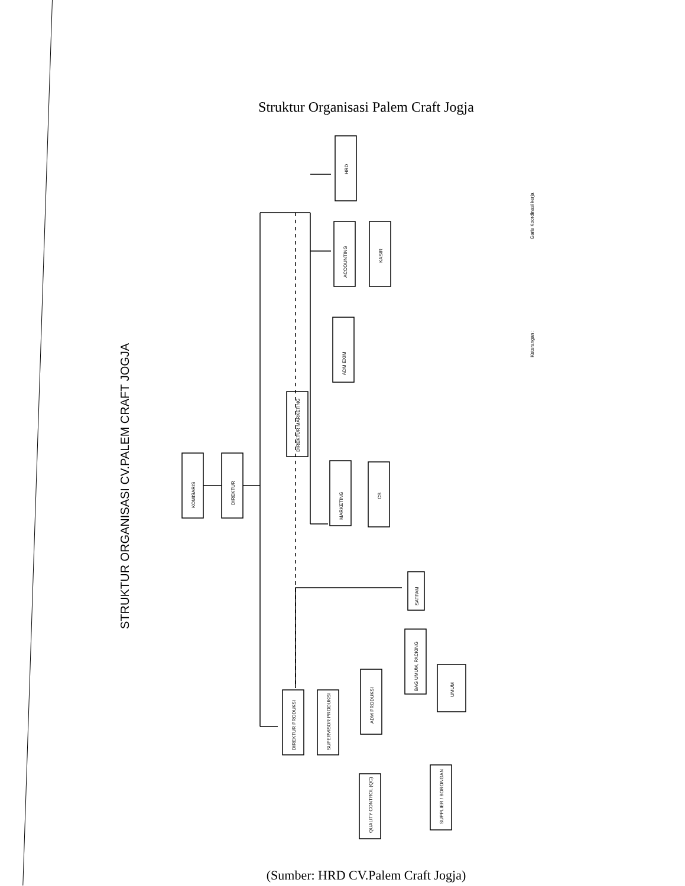Struktur Organisasi Palem Craft Jogja
STRUKTUR ORGANISASI CV.PALEM CRAFT JOGJA
KOMISARIS
DIREKTUR
DIREKTUR MARKETING
ADM EXIM
HRD
ACCOUNTING
KASIR
MARKETING
CS
DIREKTUR PRODUKSI
SUPERVISOR PRODUKSI
ADM PRODUKSI
BAG UMUM, PACKING
UMUM
SATPAM
QUALITY CONTROL (QC)
SUPPLIER / BORONGAN
Keterangan :
Garis Koordinasi kerja
(Sumber: HRD CV.Palem Craft Jogja)